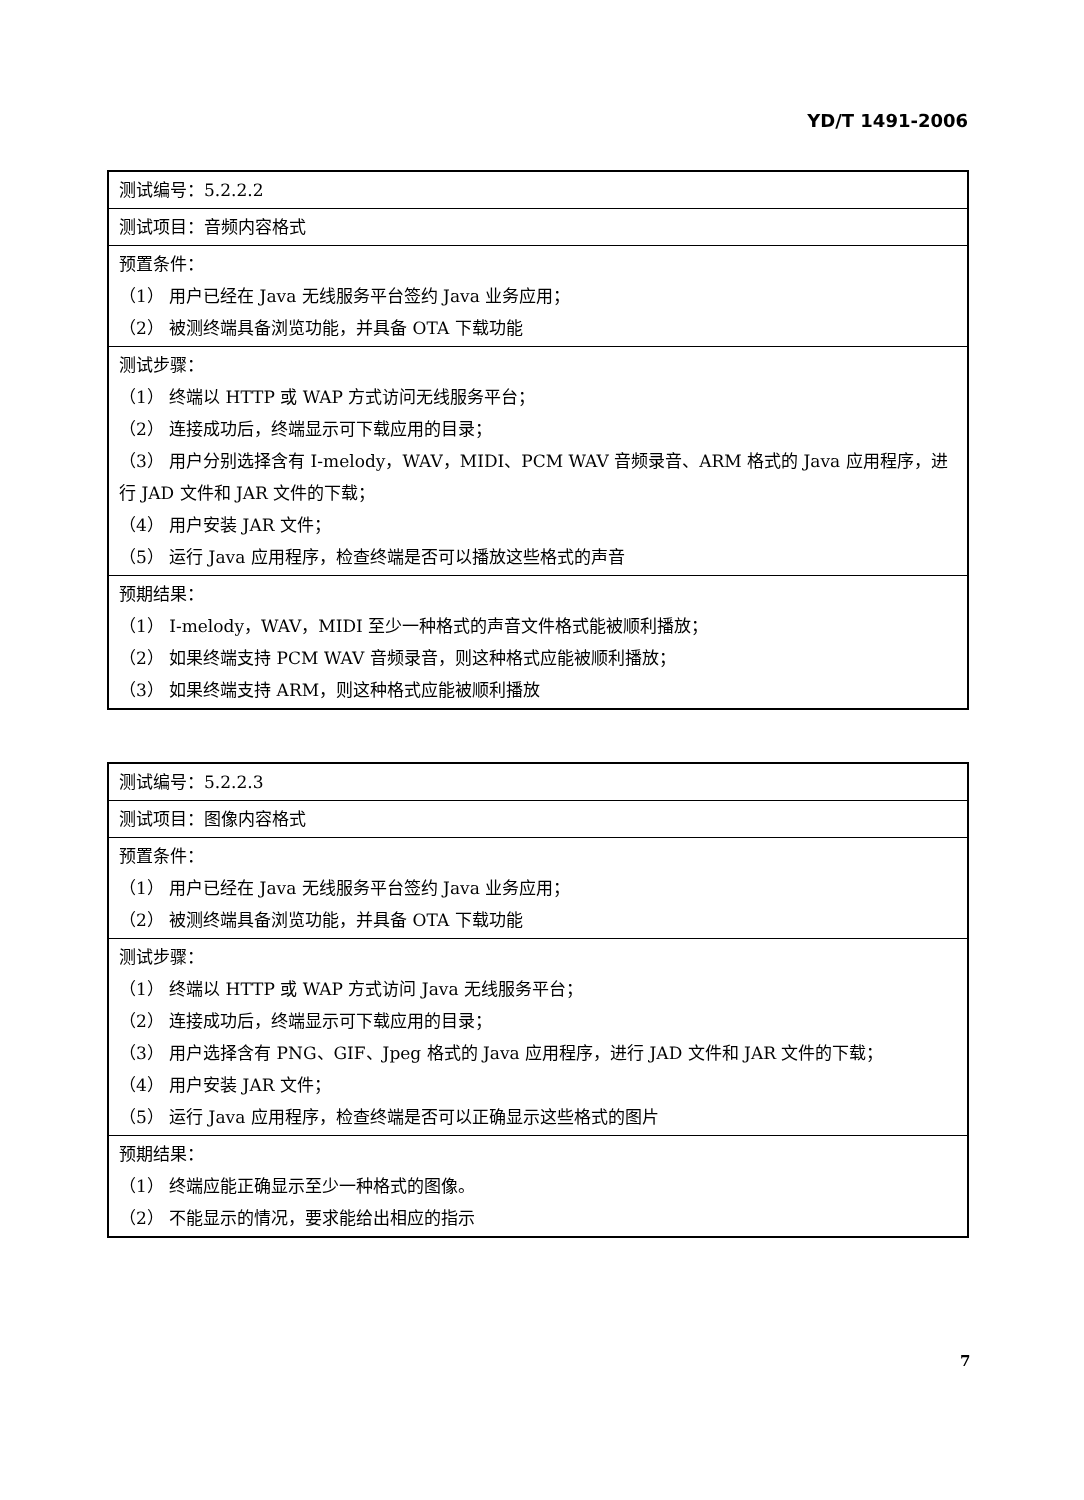YD/T 1491-2006
| 测试编号：5.2.2.2 |
| 测试项目：音频内容格式 |
| 预置条件： （1） 用户已经在 Java 无线服务平台签约 Java 业务应用； （2） 被测终端具备浏览功能，并具备 OTA 下载功能 |
| 测试步骤： （1） 终端以 HTTP 或 WAP 方式访问无线服务平台； （2） 连接成功后，终端显示可下载应用的目录； （3） 用户分别选择含有 I-melody，WAV，MIDI、PCM WAV 音频录音、ARM 格式的 Java 应用程序，进行 JAD 文件和 JAR 文件的下载； （4） 用户安装 JAR 文件； （5） 运行 Java 应用程序，检查终端是否可以播放这些格式的声音 |
| 预期结果： （1） I-melody，WAV，MIDI 至少一种格式的声音文件格式能被顺利播放； （2） 如果终端支持 PCM WAV 音频录音，则这种格式应能被顺利播放； （3） 如果终端支持 ARM，则这种格式应能被顺利播放 |
| 测试编号：5.2.2.3 |
| 测试项目：图像内容格式 |
| 预置条件： （1） 用户已经在 Java 无线服务平台签约 Java 业务应用； （2） 被测终端具备浏览功能，并具备 OTA 下载功能 |
| 测试步骤： （1） 终端以 HTTP 或 WAP 方式访问 Java 无线服务平台； （2） 连接成功后，终端显示可下载应用的目录； （3） 用户选择含有 PNG、GIF、Jpeg 格式的 Java 应用程序，进行 JAD 文件和 JAR 文件的下载； （4） 用户安装 JAR 文件； （5） 运行 Java 应用程序，检查终端是否可以正确显示这些格式的图片 |
| 预期结果： （1） 终端应能正确显示至少一种格式的图像。 （2） 不能显示的情况，要求能给出相应的指示 |
7